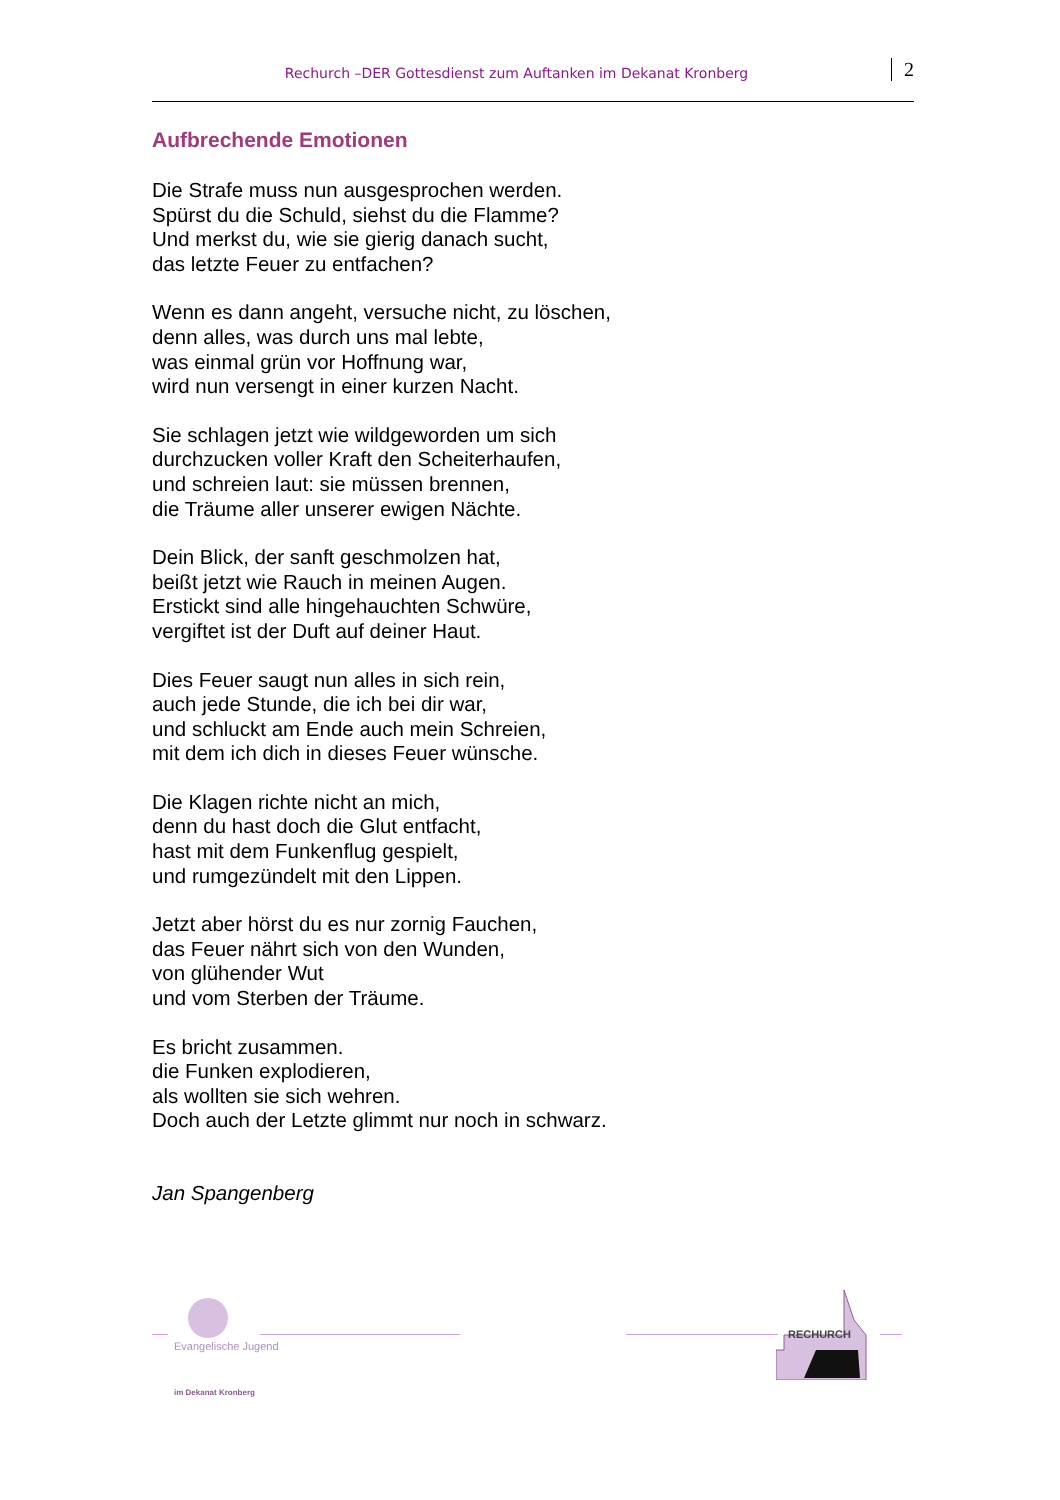Rechurch –DER Gottesdienst zum Auftanken im Dekanat Kronberg 2
Aufbrechende Emotionen
Die Strafe muss nun ausgesprochen werden.
Spürst du die Schuld, siehst du die Flamme?
Und merkst du, wie sie gierig danach sucht,
das letzte Feuer zu entfachen?
Wenn es dann angeht, versuche nicht, zu löschen,
denn alles, was durch uns mal lebte,
was einmal grün vor Hoffnung war,
wird nun versengt in einer kurzen Nacht.
Sie schlagen jetzt wie wildgeworden um sich
durchzucken voller Kraft den Scheiterhaufen,
und schreien laut: sie müssen brennen,
die Träume aller unserer ewigen Nächte.
Dein Blick, der sanft geschmolzen hat,
beißt jetzt wie Rauch in meinen Augen.
Erstickt sind alle hingehauchten Schwüre,
vergiftet ist der Duft auf deiner Haut.
Dies Feuer saugt nun alles in sich rein,
auch jede Stunde, die ich bei dir war,
und schluckt am Ende auch mein Schreien,
mit dem ich dich in dieses Feuer wünsche.
Die Klagen richte nicht an mich,
denn du hast doch die Glut entfacht,
hast mit dem Funkenflug gespielt,
und rumgezündelt mit den Lippen.
Jetzt aber hörst du es nur zornig Fauchen,
das Feuer nährt sich von den Wunden,
von glühender Wut
und vom Sterben der Träume.
Es bricht zusammen.
die Funken explodieren,
als wollten sie sich wehren.
Doch auch der Letzte glimmt nur noch in schwarz.
Jan Spangenberg
Evangelische Jugend
im Dekanat Kronberg
RECHURCH